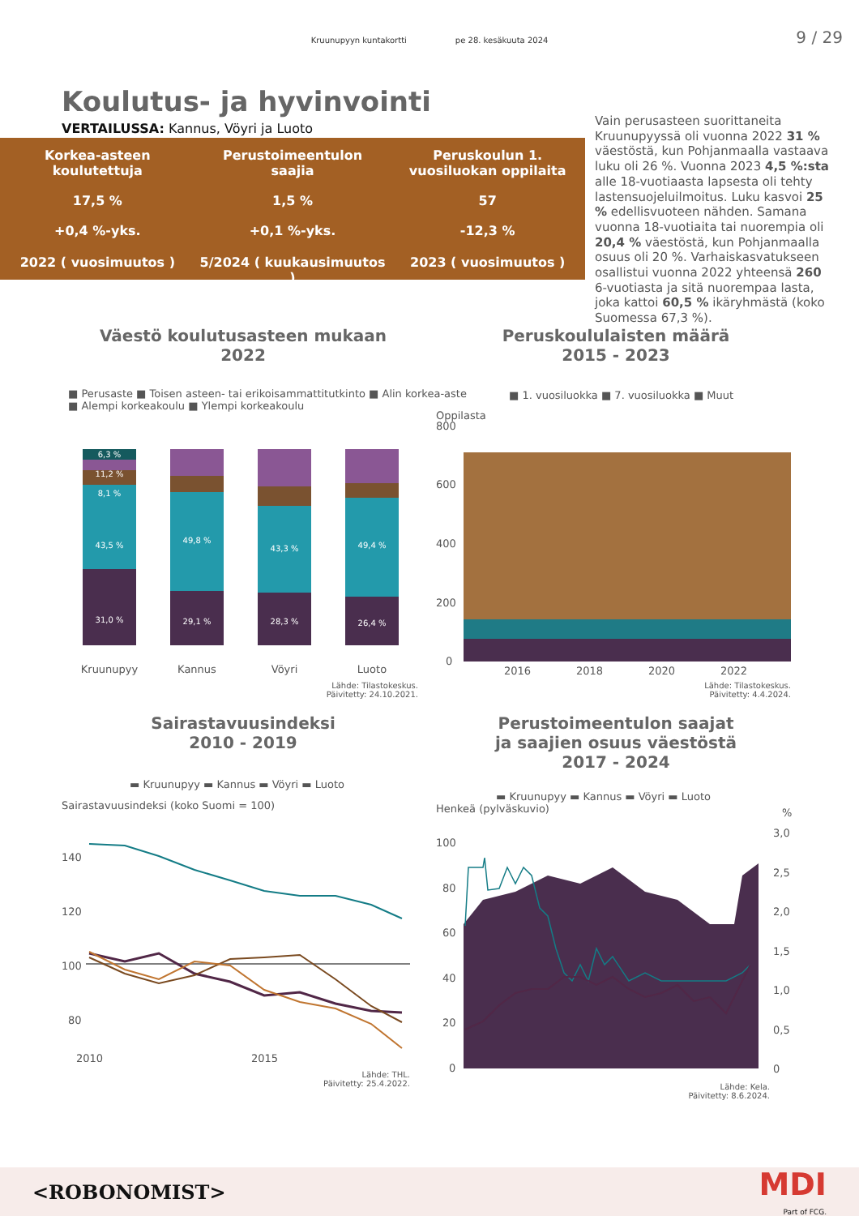Kruunupyyn kuntakortti pe 28. kesäkuuta 2024
9 / 29
Koulutus- ja hyvinvointi
VERTAILUSSA: Kannus, Vöyri ja Luoto
Korkea-asteen
koulutettuja
17,5 %
+0,4 %-yks.
2022 ( vuosimuutos )
Perustoimeentulon
saajia
1,5 %
+0,1 %-yks.
5/2024 ( kuukausimuutos )
Peruskoulun 1.
vuosiluokan oppilaita
57
-12,3 %
2023 ( vuosimuutos )
Vain perusasteen suorittaneita Kruunupyyssä oli vuonna 2022 31 % väestöstä, kun Pohjanmaalla vastaava luku oli 26 %. Vuonna 2023 4,5 %:sta alle 18-vuotiaasta lapsesta oli tehty lastensuojeluilmoitus. Luku kasvoi 25 % edellisvuoteen nähden. Samana vuonna 18-vuotiaita tai nuorempia oli 20,4 % väestöstä, kun Pohjanmaalla osuus oli 20 %. Varhaiskasvatukseen osallistui vuonna 2022 yhteensä 260 6-vuotiasta ja sitä nuorempaa lasta, joka kattoi 60,5 % ikäryhmästä (koko Suomessa 67,3 %).
Väestö koulutusasteen mukaan
2022
■ Perusaste ■ Toisen asteen- tai erikoisammattitutkinto ■ Alin korkea-aste
■ Alempi korkeakoulu ■ Ylempi korkeakoulu
6,3 %
11,2 %
8,1 %
43,5 %
31,0 %
49,8 %
29,1 %
43,3 %
28,3 %
49,4 %
26,4 %
Kruunupyy
Kannus
Vöyri
Luoto
Lähde: Tilastokeskus.
Päivitetty: 24.10.2021.
Peruskoululaisten määrä
2015 - 2023
■ 1. vuosiluokka ■ 7. vuosiluokka ■ Muut
Oppilasta
800
600
400
200
0
2016
2018
2020
2022
Lähde: Tilastokeskus.
Päivitetty: 4.4.2024.
Sairastavuusindeksi
2010 - 2019
▬ Kruunupyy ▬ Kannus ▬ Vöyri ▬ Luoto
Sairastavuusindeksi (koko Suomi = 100)
140
120
100
80
2010
2015
Lähde: THL.
Päivitetty: 25.4.2022.
Perustoimeentulon saajat
ja saajien osuus väestöstä
2017 - 2024
▬ Kruunupyy ▬ Kannus ▬ Vöyri ▬ Luoto
Henkeä (pylväskuvio) %
100
80
60
40
20
0
3,0
2,5
2,0
1,5
1,0
0,5
0
Lähde: Kela.
Päivitetty: 8.6.2024.
<ROBONOMIST> MDI
Part of FCG.